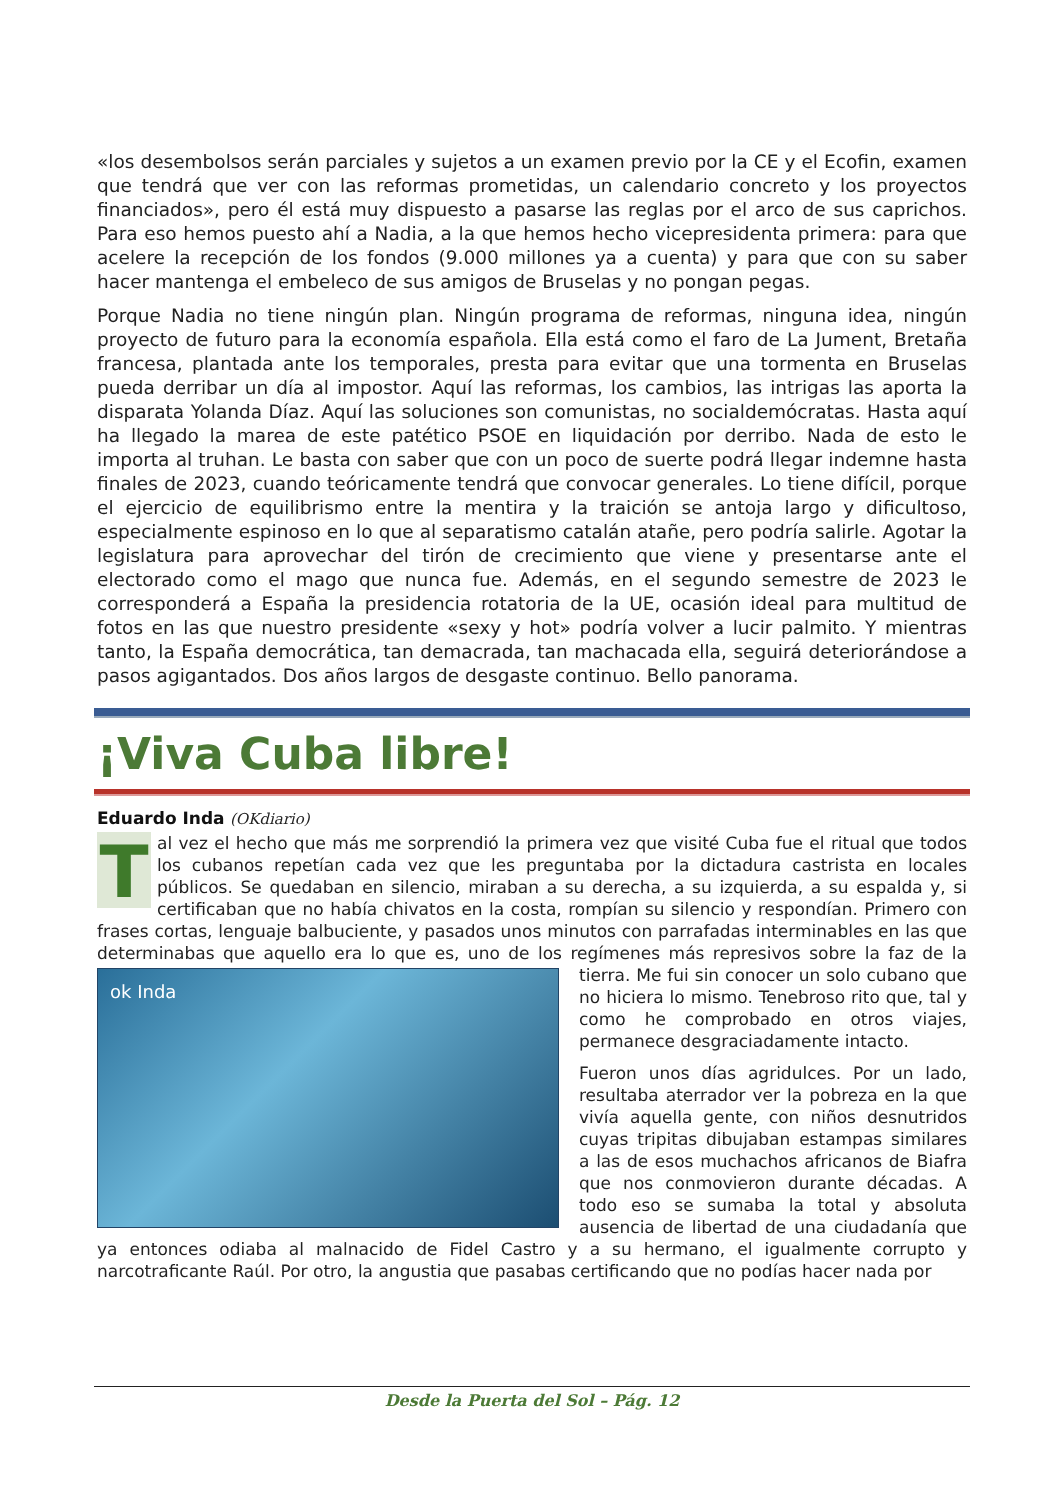«los desembolsos serán parciales y sujetos a un examen previo por la CE y el Ecofin, examen que tendrá que ver con las reformas prometidas, un calendario concreto y los proyectos financiados», pero él está muy dispuesto a pasarse las reglas por el arco de sus caprichos. Para eso hemos puesto ahí a Nadia, a la que hemos hecho vicepresidenta primera: para que acelere la recepción de los fondos (9.000 millones ya a cuenta) y para que con su saber hacer mantenga el embeleco de sus amigos de Bruselas y no pongan pegas.
Porque Nadia no tiene ningún plan. Ningún programa de reformas, ninguna idea, ningún proyecto de futuro para la economía española. Ella está como el faro de La Jument, Bretaña francesa, plantada ante los temporales, presta para evitar que una tormenta en Bruselas pueda derribar un día al impostor. Aquí las reformas, los cambios, las intrigas las aporta la disparata Yolanda Díaz. Aquí las soluciones son comunistas, no socialdemócratas. Hasta aquí ha llegado la marea de este patético PSOE en liquidación por derribo. Nada de esto le importa al truhan. Le basta con saber que con un poco de suerte podrá llegar indemne hasta finales de 2023, cuando teóricamente tendrá que convocar generales. Lo tiene difícil, porque el ejercicio de equilibrismo entre la mentira y la traición se antoja largo y dificultoso, especialmente espinoso en lo que al separatismo catalán atañe, pero podría salirle. Agotar la legislatura para aprovechar del tirón de crecimiento que viene y presentarse ante el electorado como el mago que nunca fue. Además, en el segundo semestre de 2023 le corresponderá a España la presidencia rotatoria de la UE, ocasión ideal para multitud de fotos en las que nuestro presidente «sexy y hot» podría volver a lucir palmito. Y mientras tanto, la España democrática, tan demacrada, tan machacada ella, seguirá deteriorándose a pasos agigantados. Dos años largos de desgaste continuo. Bello panorama.
¡Viva Cuba libre!
Eduardo Inda (OKdiario)
Tal vez el hecho que más me sorprendió la primera vez que visité Cuba fue el ritual que todos los cubanos repetían cada vez que les preguntaba por la dictadura castrista en locales públicos. Se quedaban en silencio, miraban a su derecha, a su izquierda, a su espalda y, si certificaban que no había chivatos en la costa, rompían su silencio y respondían. Primero con frases cortas, lenguaje balbuciente, y pasados unos minutos con parrafadas interminables en las que determinabas que aquello era lo que es, uno de los regímenes más represivos sobre la faz ok Inda de la tierra. Me fui sin conocer un solo cubano que no hiciera lo mismo. Tenebroso rito que, tal y como he comprobado en otros viajes, permanece desgraciadamente intacto.
Fueron unos días agridulces. Por un lado, resultaba aterrador ver la pobreza en la que vivía aquella gente, con niños desnutridos cuyas tripitas dibujaban estampas similares a las de esos muchachos africanos de Biafra que nos conmovieron durante décadas. A todo eso se sumaba la total y absoluta ausencia de libertad de una ciudadanía que ya entonces odiaba al malnacido de Fidel Castro y a su hermano, el igualmente corrupto y narcotraficante Raúl. Por otro, la angustia que pasabas certificando que no podías hacer nada por
Desde la Puerta del Sol – Pág. 12